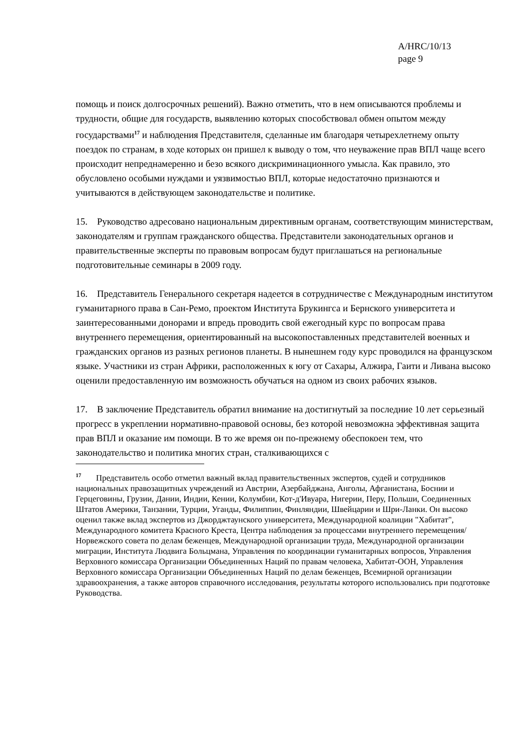A/HRC/10/13
page 9
помощь и поиск долгосрочных решений). Важно отметить, что в нем описываются проблемы и трудности, общие для государств, выявлению которых способствовал обмен опытом между государствами<sup>17</sup> и наблюдения Представителя, сделанные им благодаря четырехлетнему опыту поездок по странам, в ходе которых он пришел к выводу о том, что неуважение прав ВПЛ чаще всего происходит непреднамеренно и безо всякого дискриминационного умысла. Как правило, это обусловлено особыми нуждами и уязвимостью ВПЛ, которые недостаточно признаются и учитываются в действующем законодательстве и политике.
15. Руководство адресовано национальным директивным органам, соответствующим министерствам, законодателям и группам гражданского общества. Представители законодательных органов и правительственные эксперты по правовым вопросам будут приглашаться на региональные подготовительные семинары в 2009 году.
16. Представитель Генерального секретаря надеется в сотрудничестве с Международным институтом гуманитарного права в Сан-Ремо, проектом Института Брукингса и Бернского университета и заинтересованными донорами и впредь проводить свой ежегодный курс по вопросам права внутреннего перемещения, ориентированный на высокопоставленных представителей военных и гражданских органов из разных регионов планеты. В нынешнем году курс проводился на французском языке. Участники из стран Африки, расположенных к югу от Сахары, Алжира, Гаити и Ливана высоко оценили предоставленную им возможность обучаться на одном из своих рабочих языков.
17. В заключение Представитель обратил внимание на достигнутый за последние 10 лет серьезный прогресс в укреплении нормативно-правовой основы, без которой невозможна эффективная защита прав ВПЛ и оказание им помощи. В то же время он по-прежнему обеспокоен тем, что законодательство и политика многих стран, сталкивающихся с
<sup>17</sup> Представитель особо отметил важный вклад правительственных экспертов, судей и сотрудников национальных правозащитных учреждений из Австрии, Азербайджана, Анголы, Афганистана, Боснии и Герцеговины, Грузии, Дании, Индии, Кении, Колумбии, Кот-д'Ивуара, Нигерии, Перу, Польши, Соединенных Штатов Америки, Танзании, Турции, Уганды, Филиппин, Финляндии, Швейцарии и Шри-Ланки. Он высоко оценил также вклад экспертов из Джорджтаунского университета, Международной коалиции "Хабитат", Международного комитета Красного Креста, Центра наблюдения за процессами внутреннего перемещения/Норвежского совета по делам беженцев, Международной организации труда, Международной организации миграции, Института Людвига Больцмана, Управления по координации гуманитарных вопросов, Управления Верховного комиссара Организации Объединенных Наций по правам человека, Хабитат-ООН, Управления Верховного комиссара Организации Объединенных Наций по делам беженцев, Всемирной организации здравоохранения, а также авторов справочного исследования, результаты которого использовались при подготовке Руководства.